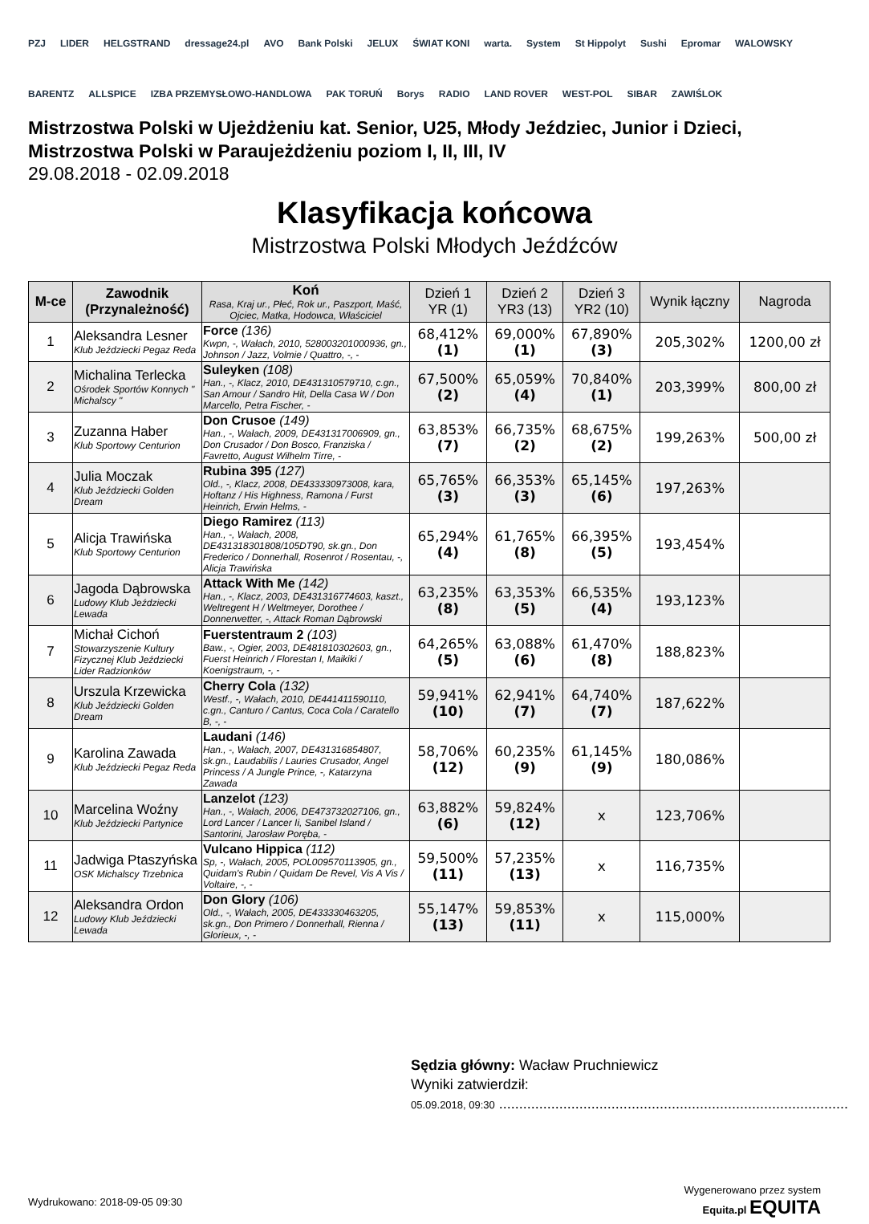PZJ LIDER HELGSTRAND dressage24.pl AVO Bank Polski JELUX ŚWIAT KONI warta. System St Hippolyt Sushi Epromar WALOWSKY BARENTZ ALLSPICE IZBA PRZEMYSŁOWO-HANDLOWA PAK TORUŃ Borys RADIO LAND ROVER WEST-POL SIBAR ZAWIŚLOK
Mistrzostwa Polski w Ujeżdżeniu kat. Senior, U25, Młody Jeździec, Junior i Dzieci,
Mistrzostwa Polski w Paraujeżdżeniu poziom I, II, III, IV
29.08.2018 - 02.09.2018
Klasyfikacja końcowa
Mistrzostwa Polski Młodych Jeźdźców
| M-ce | Zawodnik (Przynależność) | Koń Rasa, Kraj ur., Płeć, Rok ur., Paszport, Maść, Ojciec, Matka, Hodowca, Właściciel | Dzień 1 YR (1) | Dzień 2 YR3 (13) | Dzień 3 YR2 (10) | Wynik łączny | Nagroda |
| --- | --- | --- | --- | --- | --- | --- | --- |
| 1 | Aleksandra Lesner Klub Jeździecki Pegaz Reda | Force (136) Kwpn, -, Wałach, 2010, 528003201000936, gn., Johnson / Jazz, Volmie / Quattro, -, - | 68,412% (1) | 69,000% (1) | 67,890% (3) | 205,302% | 1200,00 zł |
| 2 | Michalina Terlecka Ośrodek Sportów Konnych " Michalscy " | Suleyken (108) Han., -, Klacz, 2010, DE431310579710, c.gn., San Amour / Sandro Hit, Della Casa W / Don Marcello, Petra Fischer, - | 67,500% (2) | 65,059% (4) | 70,840% (1) | 203,399% | 800,00 zł |
| 3 | Zuzanna Haber Klub Sportowy Centurion | Don Crusoe (149) Han., -, Wałach, 2009, DE431317006909, gn., Don Crusador / Don Bosco, Franziska / Favretto, August Wilhelm Tirre, - | 63,853% (7) | 66,735% (2) | 68,675% (2) | 199,263% | 500,00 zł |
| 4 | Julia Moczak Klub Jeździecki Golden Dream | Rubina 395 (127) Old., -, Klacz, 2008, DE433330973008, kara, Hoftanz / His Highness, Ramona / Furst Heinrich, Erwin Helms, - | 65,765% (3) | 66,353% (3) | 65,145% (6) | 197,263% | |
| 5 | Alicja Trawińska Klub Sportowy Centurion | Diego Ramirez (113) Han., -, Wałach, 2008, DE431318301808/105DT90, sk.gn., Don Frederico / Donnerhall, Rosenrot / Rosentau, -, Alicja Trawińska | 65,294% (4) | 61,765% (8) | 66,395% (5) | 193,454% | |
| 6 | Jagoda Dąbrowska Ludowy Klub Jeździecki Lewada | Attack With Me (142) Han., -, Klacz, 2003, DE431316774603, kaszt., Weltregent H / Weltmeyer, Dorothee / Donnerwetter, -, Attack Roman Dąbrowski | 63,235% (8) | 63,353% (5) | 66,535% (4) | 193,123% | |
| 7 | Michał Cichoń Stowarzyszenie Kultury Fizycznej Klub Jeździecki Lider Radzionków | Fuerstentraum 2 (103) Baw., -, Ogier, 2003, DE481810302603, gn., Fuerst Heinrich / Florestan I, Maikiki / Koenigstraum, -, - | 64,265% (5) | 63,088% (6) | 61,470% (8) | 188,823% | |
| 8 | Urszula Krzewicka Klub Jeździecki Golden Dream | Cherry Cola (132) Westf., -, Wałach, 2010, DE441411590110, c.gn., Canturo / Cantus, Coca Cola / Caratello B, -, - | 59,941% (10) | 62,941% (7) | 64,740% (7) | 187,622% | |
| 9 | Karolina Zawada Klub Jeździecki Pegaz Reda | Laudani (146) Han., -, Wałach, 2007, DE431316854807, sk.gn., Laudabilis / Lauries Crusador, Angel Princess / A Jungle Prince, -, Katarzyna Zawada | 58,706% (12) | 60,235% (9) | 61,145% (9) | 180,086% | |
| 10 | Marcelina Woźny Klub Jeździecki Partynice | Lanzelot (123) Han., -, Wałach, 2006, DE473732027106, gn., Lord Lancer / Lancer Ii, Sanibel Island / Santorini, Jarosław Poręba, - | 63,882% (6) | 59,824% (12) | x | 123,706% | |
| 11 | Jadwiga Ptaszyńska OSK Michalscy Trzebnica | Vulcano Hippica (112) Sp, -, Wałach, 2005, POL009570113905, gn., Quidam's Rubin / Quidam De Revel, Vis A Vis / Voltaire, -, - | 59,500% (11) | 57,235% (13) | x | 116,735% | |
| 12 | Aleksandra Ordon Ludowy Klub Jeździecki Lewada | Don Glory (106) Old., -, Wałach, 2005, DE433330463205, sk.gn., Don Primero / Donnerhall, Rienna / Glorieux, -, - | 55,147% (13) | 59,853% (11) | x | 115,000% | |
Sędzia główny: Wacław Pruchniewicz
Wyniki zatwierdził:
05.09.2018, 09:30 .......................................................................................
Wydrukowano: 2018-09-05 09:30
Wygenerowano przez system
Equita.pl EQUITA